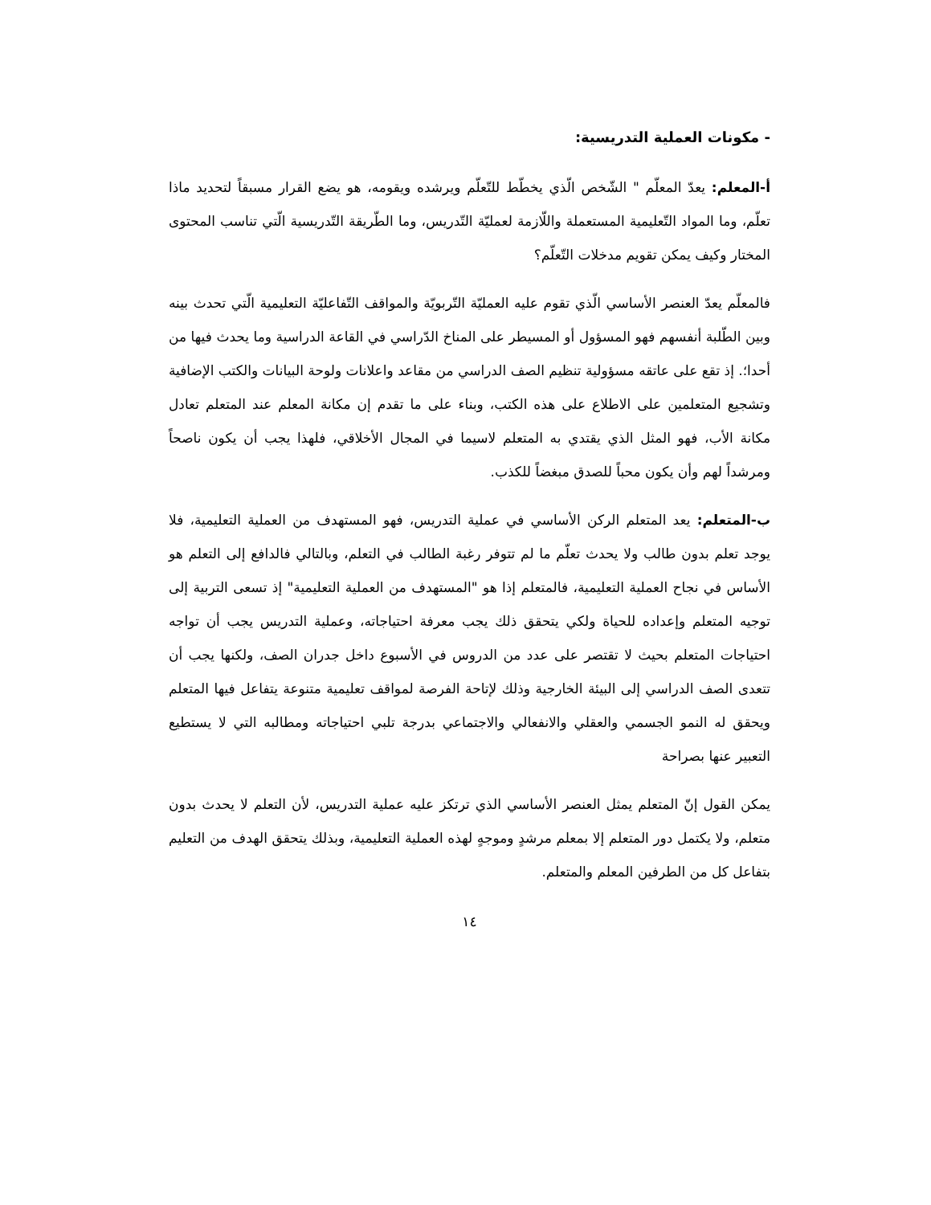- مكونات العملية التدريسية:
أ-المعلم: يعدّ المعلّم " الشّخص الّذي يخطّط للتّعلّم ويرشده ويقومه، هو يضع القرار مسبقاً لتحديد ماذا تعلّم، وما المواد التّعليمية المستعملة واللّازمة لعمليّة التّدريس، وما الطّريقة التّدريسية الّتي تناسب المحتوى المختار وكيف يمكن تقويم مدخلات التّعلّم؟
فالمعلّم يعدّ العنصر الأساسي الّذي تقوم عليه العمليّة التّربويّة والمواقف التّفاعليّة التعليمية الّتي تحدث بينه وبين الطّلبة أنفسهم فهو المسؤول أو المسيطر على المناخ الدّراسي في القاعة الدراسية وما يحدث فيها من أحدا؛. إذ تقع على عاتقه مسؤولية تنظيم الصف الدراسي من مقاعد واعلانات ولوحة البيانات والكتب الإضافية وتشجيع المتعلمين على الاطلاع على هذه الكتب، وبناء على ما تقدم إن مكانة المعلم عند المتعلم تعادل مكانة الأب، فهو المثل الذي يقتدي به المتعلم لاسيما في المجال الأخلاقي، فلهذا يجب أن يكون ناصحاً ومرشداً لهم وأن يكون محباً للصدق مبغضاً للكذب.
ب-المتعلم: يعد المتعلم الركن الأساسي في عملية التدريس، فهو المستهدف من العملية التعليمية، فلا يوجد تعلم بدون طالب ولا يحدث تعلّم ما لم تتوفر رغبة الطالب في التعلم، وبالتالي فالدافع إلى التعلم هو الأساس في نجاح العملية التعليمية، فالمتعلم إذا هو "المستهدف من العملية التعليمية" إذ تسعى التربية إلى توجيه المتعلم وإعداده للحياة ولكي يتحقق ذلك يجب معرفة احتياجاته، وعملية التدريس يجب أن تواجه احتياجات المتعلم بحيث لا تقتصر على عدد من الدروس في الأسبوع داخل جدران الصف، ولكنها يجب أن تتعدى الصف الدراسي إلى البيئة الخارجية وذلك لإتاحة الفرصة لمواقف تعليمية متنوعة يتفاعل فيها المتعلم ويحقق له النمو الجسمي والعقلي والانفعالي والاجتماعي بدرجة تلبي احتياجاته ومطالبه التي لا يستطيع التعبير عنها بصراحة
يمكن القول إنّ المتعلم يمثل العنصر الأساسي الذي ترتكز عليه عملية التدريس، لأن التعلم لا يحدث بدون متعلم، ولا يكتمل دور المتعلم إلا بمعلم مرشدٍ وموجهٍ لهذه العملية التعليمية، وبذلك يتحقق الهدف من التعليم بتفاعل كل من الطرفين المعلم والمتعلم.
١٤